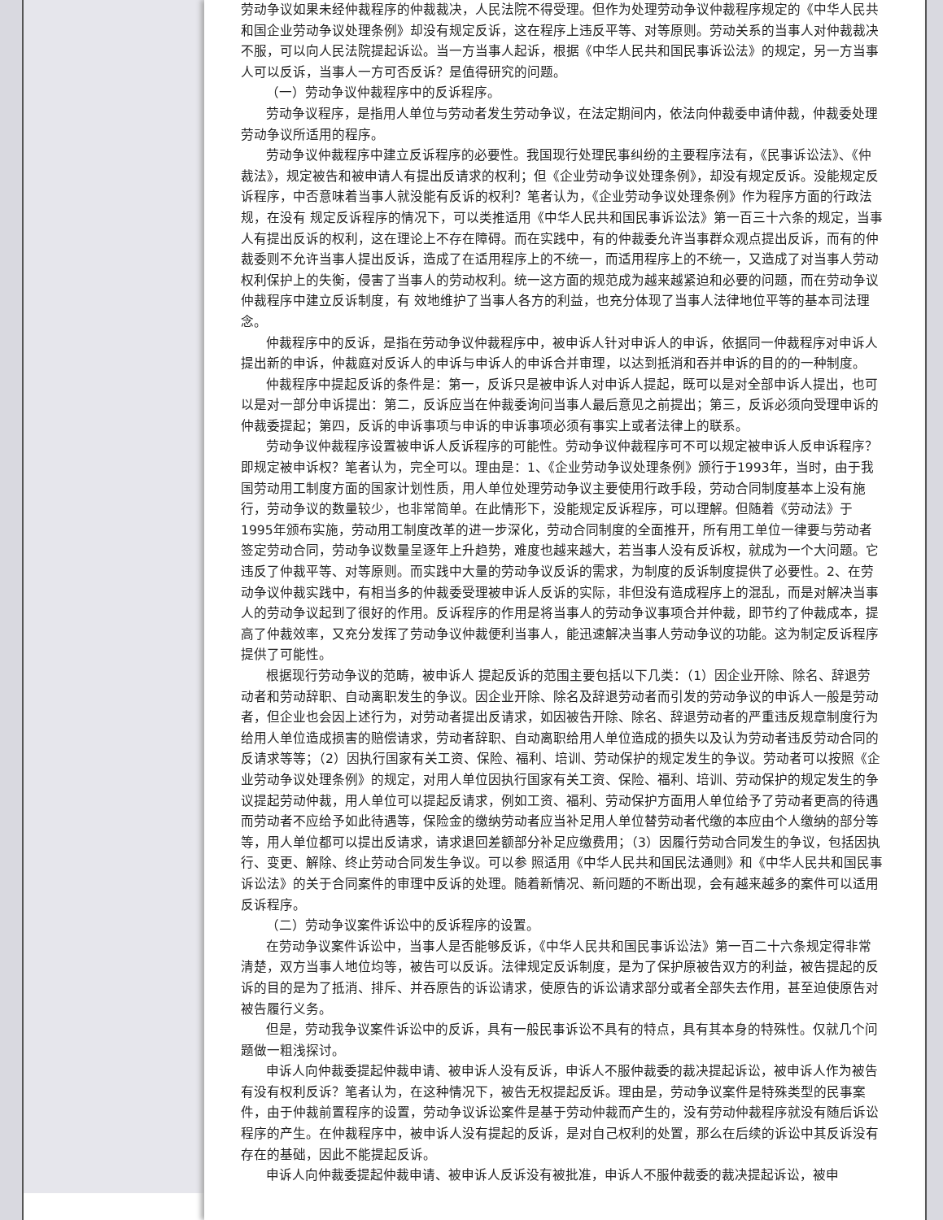劳动争议如果未经仲裁程序的仲裁裁决，人民法院不得受理。但作为处理劳动争议仲裁程序规定的《中华人民共和国企业劳动争议处理条例》却没有规定反诉，这在程序上违反平等、对等原则。劳动关系的当事人对仲裁裁决不服，可以向人民法院提起诉讼。当一方当事人起诉，根据《中华人民共和国民事诉讼法》的规定，另一方当事人可以反诉，当事人一方可否反诉？是值得研究的问题。
（一）劳动争议仲裁程序中的反诉程序。
劳动争议程序，是指用人单位与劳动者发生劳动争议，在法定期间内，依法向仲裁委申请仲裁，仲裁委处理劳动争议所适用的程序。
劳动争议仲裁程序中建立反诉程序的必要性。我国现行处理民事纠纷的主要程序法有，《民事诉讼法》、《仲裁法》，规定被告和被申请人有提出反请求的权利；但《企业劳动争议处理条例》，却没有规定反诉。没能规定反诉程序，中否意味着当事人就没能有反诉的权利？笔者认为，《企业劳动争议处理条例》作为程序方面的行政法规，在没有 规定反诉程序的情况下，可以类推适用《中华人民共和国民事诉讼法》第一百三十六条的规定，当事人有提出反诉的权利，这在理论上不存在障碍。而在实践中，有的仲裁委允许当事群众观点提出反诉，而有的仲裁委则不允许当事人提出反诉，造成了在适用程序上的不统一，而适用程序上的不统一，又造成了对当事人劳动权利保护上的失衡，侵害了当事人的劳动权利。统一这方面的规范成为越来越紧迫和必要的问题，而在劳动争议仲裁程序中建立反诉制度，有 效地维护了当事人各方的利益，也充分体现了当事人法律地位平等的基本司法理念。
仲裁程序中的反诉，是指在劳动争议仲裁程序中，被申诉人针对申诉人的申诉，依据同一仲裁程序对申诉人提出新的申诉，仲裁庭对反诉人的申诉与申诉人的申诉合并审理，以达到抵消和吞并申诉的目的的一种制度。
仲裁程序中提起反诉的条件是：第一，反诉只是被申诉人对申诉人提起，既可以是对全部申诉人提出，也可以是对一部分申诉提出：第二，反诉应当在仲裁委询问当事人最后意见之前提出；第三，反诉必须向受理申诉的仲裁委提起；第四，反诉的申诉事项与申诉的申诉事项必须有事实上或者法律上的联系。
劳动争议仲裁程序设置被申诉人反诉程序的可能性。劳动争议仲裁程序可不可以规定被申诉人反申诉程序？即规定被申诉权？笔者认为，完全可以。理由是：1、《企业劳动争议处理条例》颁行于1993年，当时，由于我国劳动用工制度方面的国家计划性质，用人单位处理劳动争议主要使用行政手段，劳动合同制度基本上没有施行，劳动争议的数量较少，也非常简单。在此情形下，没能规定反诉程序，可以理解。但随着《劳动法》于1995年颁布实施，劳动用工制度改革的进一步深化，劳动合同制度的全面推开，所有用工单位一律要与劳动者签定劳动合同，劳动争议数量呈逐年上升趋势，难度也越来越大，若当事人没有反诉权，就成为一个大问题。它违反了仲裁平等、对等原则。而实践中大量的劳动争议反诉的需求，为制度的反诉制度提供了必要性。2、在劳动争议仲裁实践中，有相当多的仲裁委受理被申诉人反诉的实际，非但没有造成程序上的混乱，而是对解决当事人的劳动争议起到了很好的作用。反诉程序的作用是将当事人的劳动争议事项合并仲裁，即节约了仲裁成本，提高了仲裁效率，又充分发挥了劳动争议仲裁便利当事人，能迅速解决当事人劳动争议的功能。这为制定反诉程序提供了可能性。
根据现行劳动争议的范畴，被申诉人 提起反诉的范围主要包括以下几类：（1）因企业开除、除名、辞退劳动者和劳动辞职、自动离职发生的争议。因企业开除、除名及辞退劳动者而引发的劳动争议的申诉人一般是劳动者，但企业也会因上述行为，对劳动者提出反请求，如因被告开除、除名、辞退劳动者的严重违反规章制度行为给用人单位造成损害的赔偿请求，劳动者辞职、自动离职给用人单位造成的损失以及认为劳动者违反劳动合同的反请求等等；（2）因执行国家有关工资、保险、福利、培训、劳动保护的规定发生的争议。劳动者可以按照《企业劳动争议处理条例》的规定，对用人单位因执行国家有关工资、保险、福利、培训、劳动保护的规定发生的争议提起劳动仲裁，用人单位可以提起反请求，例如工资、福利、劳动保护方面用人单位给予了劳动者更高的待遇而劳动者不应给予如此待遇等，保险金的缴纳劳动者应当补足用人单位替劳动者代缴的本应由个人缴纳的部分等等，用人单位都可以提出反请求，请求退回差额部分补足应缴费用；（3）因履行劳动合同发生的争议，包括因执行、变更、解除、终止劳动合同发生争议。可以参 照适用《中华人民共和国民法通则》和《中华人民共和国民事诉讼法》的关于合同案件的审理中反诉的处理。随着新情况、新问题的不断出现，会有越来越多的案件可以适用反诉程序。
（二）劳动争议案件诉讼中的反诉程序的设置。
在劳动争议案件诉讼中，当事人是否能够反诉，《中华人民共和国民事诉讼法》第一百二十六条规定得非常清楚，双方当事人地位均等，被告可以反诉。法律规定反诉制度，是为了保护原被告双方的利益，被告提起的反诉的目的是为了抵消、排斥、并吞原告的诉讼请求，使原告的诉讼请求部分或者全部失去作用，甚至迫使原告对被告履行义务。
但是，劳动我争议案件诉讼中的反诉，具有一般民事诉讼不具有的特点，具有其本身的特殊性。仅就几个问题做一粗浅探讨。
申诉人向仲裁委提起仲裁申请、被申诉人没有反诉，申诉人不服仲裁委的裁决提起诉讼，被申诉人作为被告有没有权利反诉？笔者认为，在这种情况下，被告无权提起反诉。理由是，劳动争议案件是特殊类型的民事案件，由于仲裁前置程序的设置，劳动争议诉讼案件是基于劳动仲裁而产生的，没有劳动仲裁程序就没有随后诉讼程序的产生。在仲裁程序中，被申诉人没有提起的反诉，是对自己权利的处置，那么在后续的诉讼中其反诉没有存在的基础，因此不能提起反诉。
申诉人向仲裁委提起仲裁申请、被申诉人反诉没有被批准，申诉人不服仲裁委的裁决提起诉讼，被申